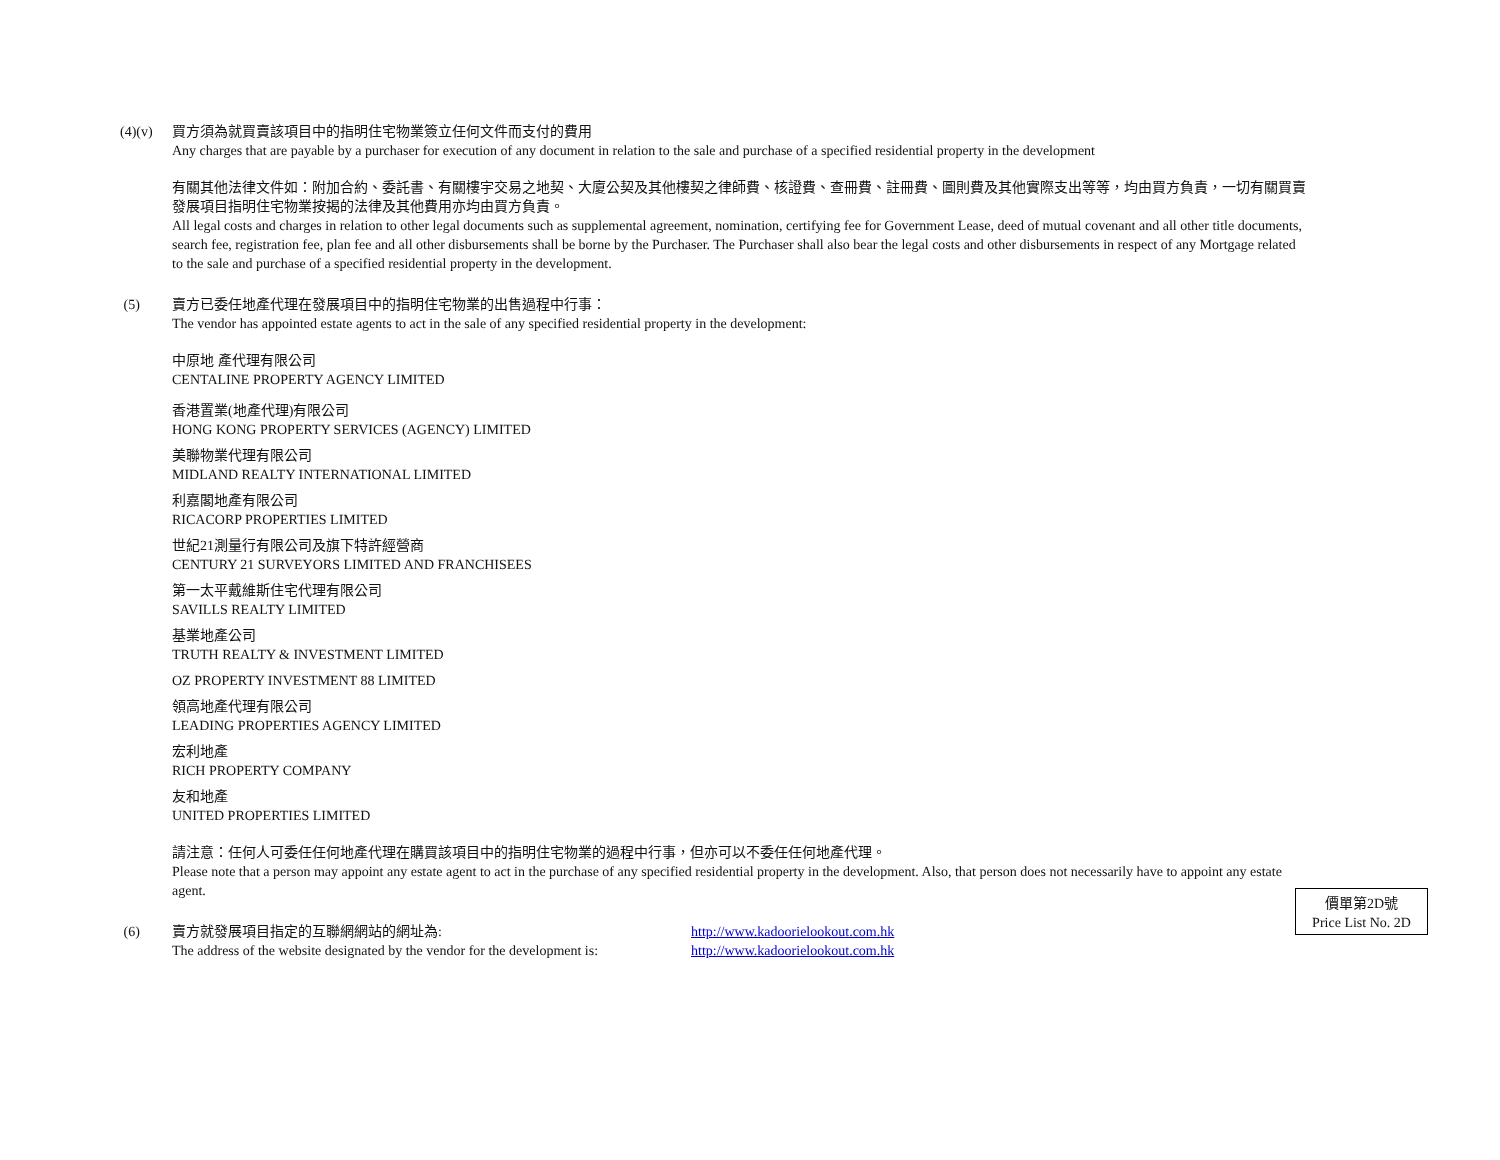(4)(v) 買方須為就買賣該項目中的指明住宅物業簽立任何文件而支付的費用
Any charges that are payable by a purchaser for execution of any document in relation to the sale and purchase of a specified residential property in the development
有關其他法律文件如：附加合約、委託書、有關樓宇交易之地契、大廈公契及其他樓契之律師費、核證費、查冊費、註冊費、圖則費及其他實際支出等等，均由買方負責，一切有關買賣發展項目指明住宅物業按揭的法律及其他費用亦均由買方負責。
All legal costs and charges in relation to other legal documents such as supplemental agreement, nomination, certifying fee for Government Lease, deed of mutual covenant and all other title documents, search fee, registration fee, plan fee and all other disbursements shall be borne by the Purchaser. The Purchaser shall also bear the legal costs and other disbursements in respect of any Mortgage related to the sale and purchase of a specified residential property in the development.
(5) 賣方已委任地產代理在發展項目中的指明住宅物業的出售過程中行事：
The vendor has appointed estate agents to act in the sale of any specified residential property in the development:
中原地 產代理有限公司
CENTALINE PROPERTY AGENCY LIMITED
香港置業(地產代理)有限公司
HONG KONG PROPERTY SERVICES (AGENCY) LIMITED
美聯物業代理有限公司
MIDLAND REALTY INTERNATIONAL LIMITED
利嘉閣地產有限公司
RICACORP PROPERTIES LIMITED
世紀21測量行有限公司及旗下特許經營商
CENTURY 21 SURVEYORS LIMITED AND FRANCHISEES
第一太平戴維斯住宅代理有限公司
SAVILLS REALTY LIMITED
基業地產公司
TRUTH REALTY & INVESTMENT LIMITED
OZ PROPERTY INVESTMENT 88 LIMITED
領高地產代理有限公司
LEADING PROPERTIES AGENCY LIMITED
宏利地產
RICH PROPERTY COMPANY
友和地產
UNITED PROPERTIES LIMITED
請注意：任何人可委任任何地產代理在購買該項目中的指明住宅物業的過程中行事，但亦可以不委任任何地產代理。
Please note that a person may appoint any estate agent to act in the purchase of any specified residential property in the development. Also, that person does not necessarily have to appoint any estate agent.
(6) 賣方就發展項目指定的互聯網網站的網址為: http://www.kadoorielookout.com.hk
The address of the website designated by the vendor for the development is:
http://www.kadoorielookout.com.hk
價單第2D號
Price List No. 2D